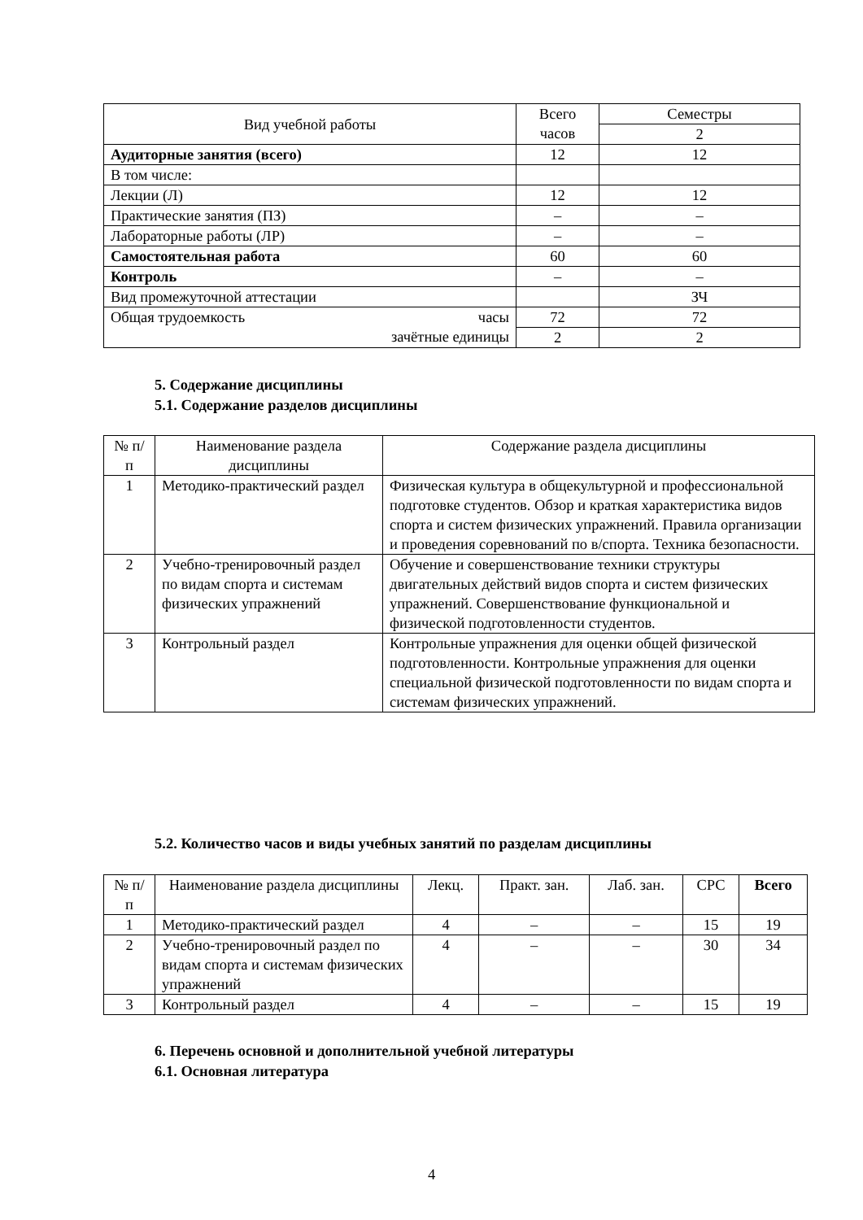| Вид учебной работы | Всего часов | Семестры |
| | | 2 |
| Аудиторные занятия (всего) | 12 | 12 |
| В том числе: | | |
| Лекции (Л) | 12 | 12 |
| Практические занятия (ПЗ) | – | – |
| Лабораторные работы (ЛР) | – | – |
| Самостоятельная работа | 60 | 60 |
| Контроль | – | – |
| Вид промежуточной аттестации | | ЗЧ |
| Общая трудоемкость часы зачётные единицы | 72 | 72 |
| | 2 | 2 |
5. Содержание дисциплины
5.1. Содержание разделов дисциплины
| № п/п | Наименование раздела дисциплины | Содержание раздела дисциплины |
| 1 | Методико-практический раздел | Физическая культура в общекультурной и профессиональной подготовке студентов. Обзор и краткая характеристика видов спорта и систем физических упражнений. Правила организации и проведения соревнований по в/спорта. Техника безопасности. |
| 2 | Учебно-тренировочный раздел по видам спорта и системам физических упражнений | Обучение и совершенствование техники структуры двигательных действий видов спорта и систем физических упражнений. Совершенствование функциональной и физической подготовленности студентов. |
| 3 | Контрольный раздел | Контрольные упражнения для оценки общей физической подготовленности. Контрольные упражнения для оценки специальной физической подготовленности по видам спорта и системам физических упражнений. |
5.2. Количество часов и виды учебных занятий по разделам дисциплины
| № п/п | Наименование раздела дисциплины | Лекц. | Практ. зан. | Лаб. зан. | СРС | Всего |
| 1 | Методико-практический раздел | 4 | – | – | 15 | 19 |
| 2 | Учебно-тренировочный раздел по видам спорта и системам физических упражнений | 4 | – | – | 30 | 34 |
| 3 | Контрольный раздел | 4 | – | – | 15 | 19 |
6. Перечень основной и дополнительной учебной литературы
6.1. Основная литература
4